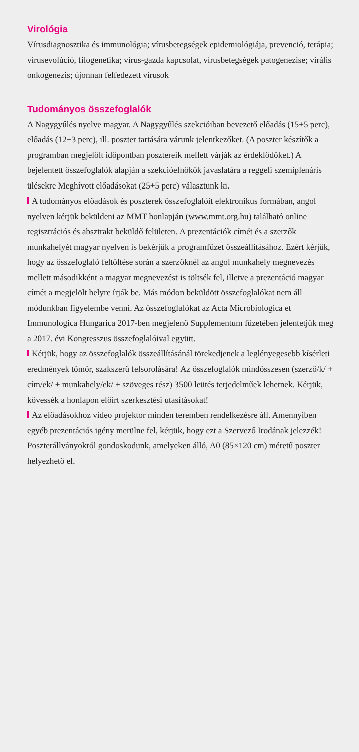Virológia
Vírusdiagnosztika és immunológia; vírusbetegségek epidemiológiája, prevenció, terápia; vírusevolúció, filogenetika; vírus-gazda kapcsolat, vírusbetegségek patogenezise; virális onkogenezis; újonnan felfedezett vírusok
Tudományos összefoglalók
A Nagygyűlés nyelve magyar. A Nagygyűlés szekcióiban bevezető előadás (15+5 perc), előadás (12+3 perc), ill. poszter tartására várunk jelentkezőket. (A poszter készítők a programban megjelölt időpontban posztereik mellett várják az érdeklődőket.) A bejelentett összefoglalók alapján a szekcióelnökök javaslatára a reggeli szemiplenáris ülésekre Meghívott előadásokat (25+5 perc) választunk ki.
A tudományos előadások és poszterek összefoglalóit elektronikus formában, angol nyelven kérjük beküldeni az MMT honlapján (www.mmt.org.hu) található online regisztrációs és absztrakt beküldő felületen. A prezentációk címét és a szerzők munkahelyét magyar nyelven is bekérjük a programfüzet összeállításához. Ezért kérjük, hogy az összefoglaló feltöltése során a szerzőknél az angol munkahely megnevezés mellett másodikként a magyar megnevezést is töltsék fel, illetve a prezentáció magyar címét a megjelölt helyre írják be. Más módon beküldött összefoglalókat nem áll módunkban figyelembe venni. Az összefoglalókat az Acta Microbiologica et Immunologica Hungarica 2017-ben megjelenő Supplementum füzetében jelentetjük meg a 2017. évi Kongresszus összefoglalóival együtt.
Kérjük, hogy az összefoglalók összeállításánál törekedjenek a leglényegesebb kísérleti eredmények tömör, szakszerű felsorolására! Az összefoglalók mindösszesen (szerző/k/ + cím/ek/ + munkahely/ek/ + szöveges rész) 3500 leütés terjedelműek lehetnek. Kérjük, kövessék a honlapon előírt szerkesztési utasításokat!
Az előadásokhoz video projektor minden teremben rendelkezésre áll. Amennyiben egyéb prezentációs igény merülne fel, kérjük, hogy ezt a Szervező Irodának jelezzék! Poszterállványokról gondoskodunk, amelyeken álló, A0 (85×120 cm) méretű poszter helyezhető el.